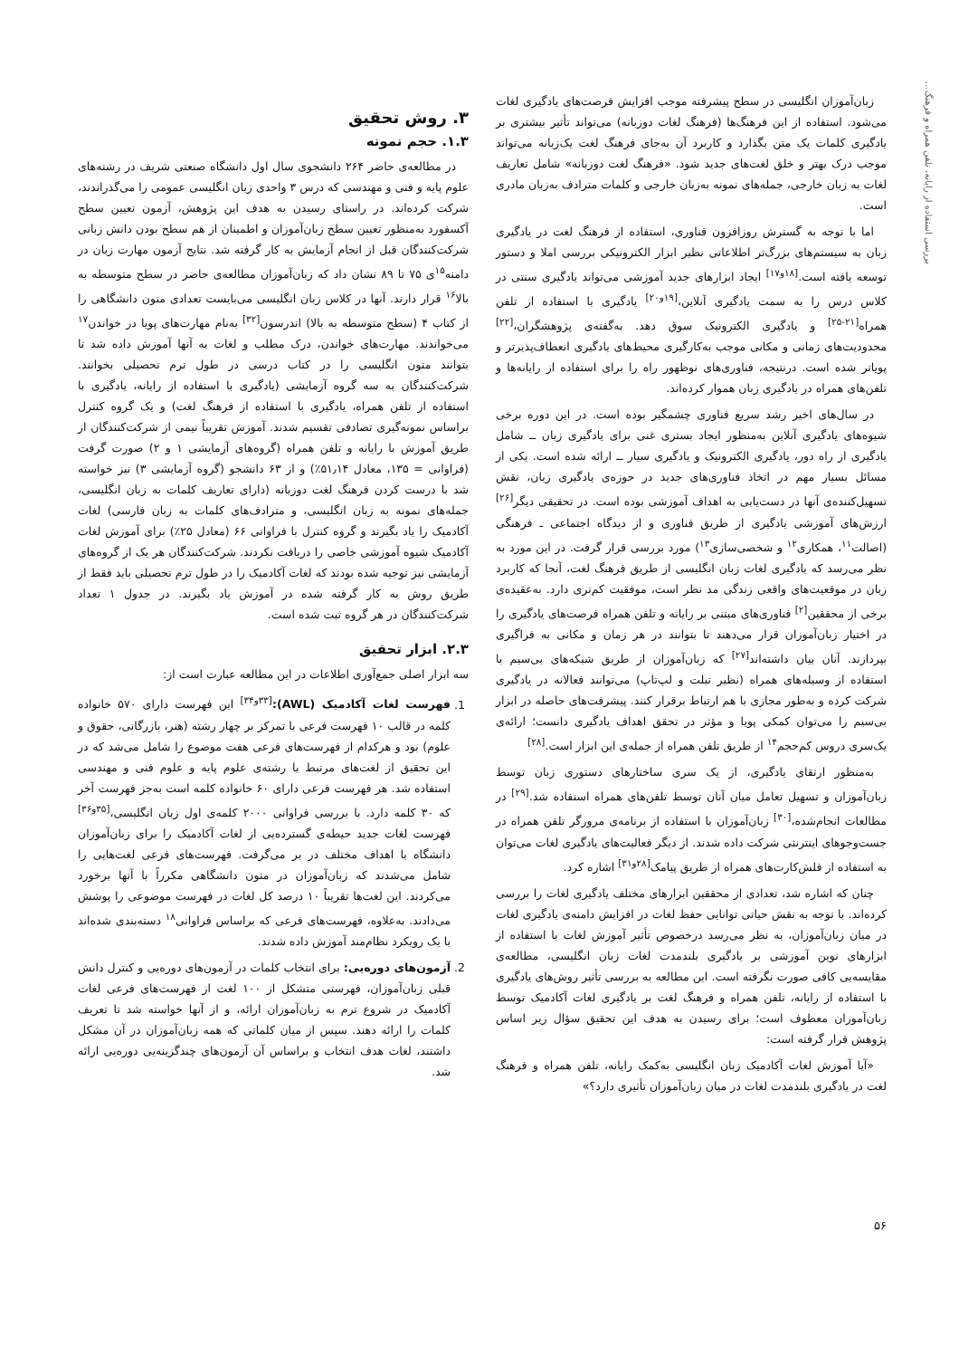بررسی استفاده از رایانه، تلفن همراه و فرهنگ...
زبان‌آموزان انگلیسی در سطح پیشرفته موجب افزایش فرصت‌های یادگیری لغات می‌شود. استفاده از این فرهنگ‌ها (فرهنگ لغات دوزبانه) می‌تواند تأثیر بیشتری بر یادگیری کلمات یک متن بگذارد و کاربرد آن به‌جای فرهنگ لغت یک‌زبانه می‌تواند موجب درک بهتر و خلق لغت‌های جدید شود. «فرهنگ لغت دوزبانه» شامل تعاریف لغات به زبان خارجی، جمله‌های نمونه به‌زبان خارجی و کلمات مترادف به‌زبان مادری است.
اما با توجه به گسترش روزافزون فناوری، استفاده از فرهنگ لغت در یادگیری زبان به سیستم‌های بزرگ‌تر اطلاعاتی نظیر ابزار الکترونیکی بررسی املا و دستور توسعه یافته است.<sup>[۱۸و۱۷]</sup> ایجاد ابزارهای جدید آموزشی می‌تواند یادگیری سنتی در کلاس درس را به سمت یادگیری آنلاین،<sup>[۱۹و۲۰]</sup> یادگیری با استفاده از تلفن همراه<sup>[۲۱-۲۵]</sup> و یادگیری الکترونیک سوق دهد. به‌گفته‌ی پژوهشگران،<sup>[۲۲]</sup> محدودیت‌های زمانی و مکانی موجب به‌کارگیری محیط‌های یادگیری انعطاف‌پذیرتر و پویاتر شده است. درنتیجه، فناوری‌های نوظهور راه را برای استفاده از رایانه‌ها و تلفن‌های همراه در یادگیری زبان هموار کرده‌اند.
در سال‌های اخیر رشد سریع فناوری چشمگیر بوده است. در این دوره برخی شیوه‌های یادگیری آنلاین به‌منظور ایجاد بستری غنی برای یادگیری زبان ــ شامل یادگیری از راه دور، یادگیری الکترونیک و یادگیری سیار ــ ارائه شده است. یکی از مسائل بسیار مهم در اتخاذ فناوری‌های جدید در حوزه‌ی یادگیری زبان، نقش تسهیل‌کننده‌ی آنها در دست‌یابی به اهداف آموزشی بوده است. در تحقیقی دیگر<sup>[۲۶]</sup> ارزش‌های آموزشی یادگیری از طریق فناوری و از دیدگاه اجتماعی ـ فرهنگی (اصالت<sup>۱۱</sup>، همکاری<sup>۱۲</sup> و شخصی‌سازی<sup>۱۳</sup>) مورد بررسی قرار گرفت. در این مورد به نظر می‌رسد که یادگیری لغات زبان انگلیسی از طریق فرهنگ لغت، آنجا که کاربرد زبان در موقعیت‌های واقعی زندگی مد نظر است، موفقیت کم‌تری دارد. به‌عقیده‌ی برخی از محققین<sup>[۲]</sup> فناوری‌های مبتنی بر رایانه و تلفن همراه فرصت‌های یادگیری را در اختیار زبان‌آموزان قرار می‌دهند تا بتوانند در هر زمان و مکانی به فراگیری بپردازند. آنان بیان داشته‌اند<sup>[۲۷]</sup> که زبان‌آموزان از طریق شبکه‌های بی‌سیم با استفاده از وسیله‌های همراه (نظیر تبلت و لپ‌تاپ) می‌توانند فعالانه در یادگیری شرکت کرده و به‌طور مجازی با هم ارتباط برقرار کنند. پیشرفت‌های حاصله در ابزار بی‌سیم را می‌توان کمکی پویا و مؤثر در تحقق اهداف یادگیری دانست؛ ارائه‌ی یک‌سری دروس کم‌حجم<sup>۱۴</sup> از طریق تلفن همراه از جمله‌ی این ابزار است.<sup>[۲۸]</sup>
به‌منظور ارتقای یادگیری، از یک سری ساختارهای دستوری زبان توسط زبان‌آموزان و تسهیل تعامل میان آنان توسط تلفن‌های همراه استفاده شد.<sup>[۲۹]</sup> در مطالعات انجام‌شده،<sup>[۳۰]</sup> زبان‌آموزان با استفاده از برنامه‌ی مرورگر تلفن همراه در جست‌وجوهای اینترنتی شرکت داده شدند. از دیگر فعالیت‌های یادگیری لغات می‌توان به استفاده از فلش‌کارت‌های همراه از طریق پیامک<sup>[۲۸و۳۱]</sup> اشاره کرد.
چنان که اشاره شد، تعدادی از محققین ابزارهای مختلف یادگیری لغات را بررسی کرده‌اند. با توجه به نقش حیاتی توانایی حفظ لغات در افزایش دامنه‌ی یادگیری لغات در میان زبان‌آموزان، به نظر می‌رسد درخصوص تأثیر آموزش لغات با استفاده از ابزارهای نوین آموزشی بر یادگیری بلندمدت لغات زبان انگلیسی، مطالعه‌ی مقایسه‌یی کافی صورت نگرفته است. این مطالعه به بررسی تأثیر روش‌های یادگیری با استفاده از رایانه، تلفن همراه و فرهنگ لغت بر یادگیری لغات آکادمیک توسط زبان‌آموزان معطوف است؛ برای رسیدن به هدف این تحقیق سؤال زیر اساس پژوهش قرار گرفته است:
«آیا آموزش لغات آکادمیک زبان انگلیسی به‌کمک رایانه، تلفن همراه و فرهنگ لغت در یادگیری بلندمدت لغات در میان زبان‌آموزان تأثیری دارد؟»
۳. روش تحقیق
۱.۳. حجم نمونه
در مطالعه‌ی حاضر ۲۶۴ دانشجوی سال اول دانشگاه صنعتی شریف در رشته‌های علوم پایه و فنی و مهندسی که درس ۳ واحدی زبان انگلیسی عمومی را می‌گذراندند، شرکت کرده‌اند. در راستای رسیدن به هدف این پژوهش، آزمون تعیین سطح آکسفورد به‌منظور تعیین سطح زبان‌آموزان و اطمینان از هم سطح بودن دانش زبانی شرکت‌کنندگان قبل از انجام آزمایش به کار گرفته شد. نتایج آزمون مهارت زبان در دامنه<sup>۱۵</sup>ی ۷۵ تا ۸۹ نشان داد که زبان‌آموزان مطالعه‌ی حاضر در سطح متوسطه به بالا<sup>۱۶</sup> قرار دارند. آنها در کلاس زبان انگلیسی می‌بایست تعدادی متون دانشگاهی را از کتاب ۴ (سطح متوسطه به بالا) اندرسون<sup>[۳۲]</sup> به‌نام مهارت‌های پویا در خواندن<sup>۱۷</sup> می‌خواندند. مهارت‌های خواندن، درک مطلب و لغات به آنها آموزش داده شد تا بتوانند متون انگلیسی را در کتاب درسی در طول ترم تحصیلی بخوانند. شرکت‌کنندگان به سه گروه آزمایشی (یادگیری با استفاده از رایانه، یادگیری با استفاده از تلفن همراه، یادگیری با استفاده از فرهنگ لغت) و یک گروه کنترل براساس نمونه‌گیری تصادفی تقسیم شدند. آموزش تقریباً نیمی از شرکت‌کنندگان از طریق آموزش با رایانه و تلفن همراه (گروه‌های آزمایشی ۱ و ۲) صورت گرفت (فراوانی = ۱۳۵، معادل ۵۱٫۱۴٪) و از ۶۳ دانشجو (گروه آزمایشی ۳) نیز خواسته شد با درست کردن فرهنگ لغت دوزبانه (دارای تعاریف کلمات به زبان انگلیسی، جمله‌های نمونه به زبان انگلیسی، و مترادف‌های کلمات به زبان فارسی) لغات آکادمیک را یاد بگیرند و گروه کنترل با فراوانی ۶۶ (معادل ۲۵٪) برای آموزش لغات آکادمیک شیوه آموزشی خاصی را دریافت نکردند. شرکت‌کنندگان هر یک از گروه‌های آزمایشی نیز توجیه شده بودند که لغات آکادمیک را در طول ترم تحصیلی باید فقط از طریق روش به کار گرفته شده در آموزش یاد بگیرند. در جدول ۱ تعداد شرکت‌کنندگان در هر گروه ثبت شده است.
۲.۳. ابزار تحقیق
سه ابزار اصلی جمع‌آوری اطلاعات در این مطالعه عبارت است از:
1. فهرست لغات آکادمیک (AWL):<sup>[۳۳و۳۴]</sup> این فهرست دارای ۵۷۰ خانواده کلمه در قالب ۱۰ فهرست فرعی با تمرکز بر چهار رشته (هنر، بازرگانی، حقوق و علوم) بود و هرکدام از فهرست‌های فرعی هفت موضوع را شامل می‌شد که در این تحقیق از لغت‌های مرتبط با رشته‌ی علوم پایه و علوم فنی و مهندسی استفاده شد. هر فهرست فرعی دارای ۶۰ خانواده کلمه است به‌جز فهرست آخر که ۳۰ کلمه دارد. با بررسی فراوانی ۲۰۰۰ کلمه‌ی اول زبان انگلیسی،<sup>[۳۵و۳۶]</sup> فهرست لغات جدید حیطه‌ی گسترده‌یی از لغات آکادمیک را برای زبان‌آموزان دانشگاه با اهداف مختلف در بر می‌گرفت. فهرست‌های فرعی لغت‌هایی را شامل می‌شدند که زبان‌آموزان در متون دانشگاهی مکرراً با آنها برخورد می‌کردند. این لغت‌ها تقریباً ۱۰ درصد کل لغات در فهرست موضوعی را پوشش می‌دادند. به‌علاوه، فهرست‌های فرعی که براساس فراوانی<sup>۱۸</sup> دسته‌بندی شده‌اند با یک رویکرد نظام‌مند آموزش داده شدند.
2. آزمون‌های دوره‌یی: برای انتخاب کلمات در آزمون‌های دوره‌یی و کنترل دانش قبلی زبان‌آموزان، فهرستی متشکل از ۱۰۰ لغت از فهرست‌های فرعی لغات آکادمیک در شروع ترم به زبان‌آموزان ارائه، و از آنها خواسته شد تا تعریف کلمات را ارائه دهند. سپس از میان کلماتی که همه زبان‌آموزان در آن مشکل داشتند، لغات هدف انتخاب و براساس آن آزمون‌های چندگزینه‌یی دوره‌یی ارائه شد.
۵۶